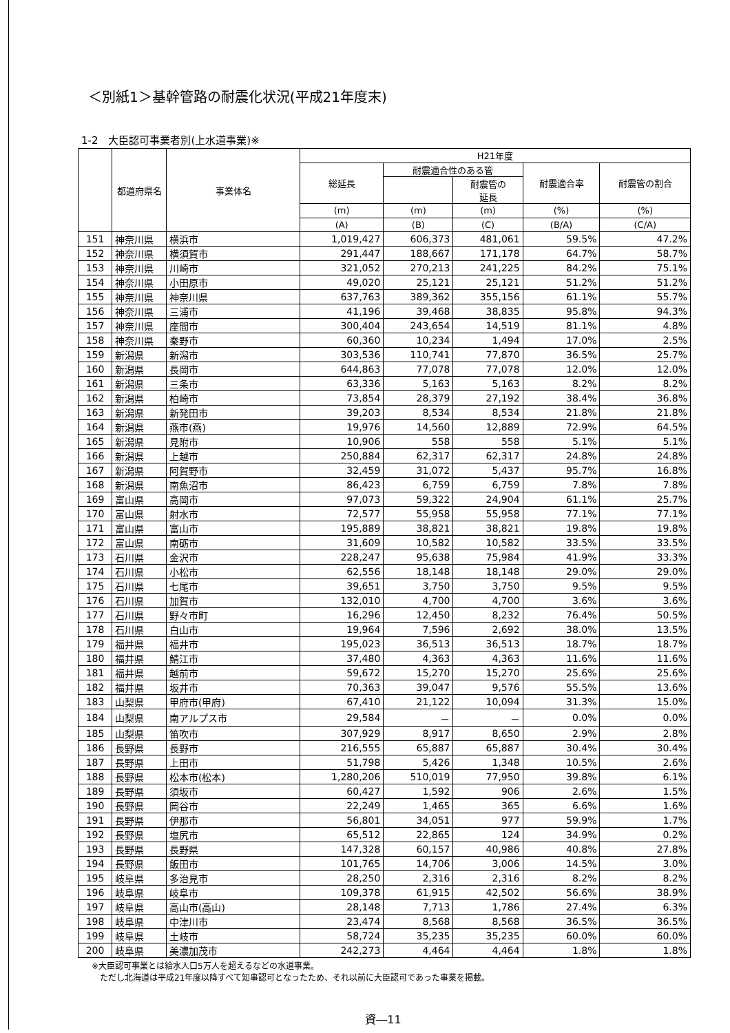＜別紙1＞基幹管路の耐震化状況(平成21年度末)
1-2　大臣認可事業者別(上水道事業)※
| | 都道府県名 | 事業体名 | H21年度 | | | | |
| --- | --- | --- | --- | --- | --- | --- | --- |
| | | | 総延長 | 耐震適合性のある管 | | 耐震適合率 | 耐震管の割合 |
| | | | | | 耐震管の 延長 | | |
| | | | (m) | (m) | (m) | (%) | (%) |
| | | | (A) | (B) | (C) | (B/A) | (C/A) |
| 151 | 神奈川県 | 横浜市 | 1,019,427 | 606,373 | 481,061 | 59.5% | 47.2% |
| 152 | 神奈川県 | 横須賀市 | 291,447 | 188,667 | 171,178 | 64.7% | 58.7% |
| 153 | 神奈川県 | 川崎市 | 321,052 | 270,213 | 241,225 | 84.2% | 75.1% |
| 154 | 神奈川県 | 小田原市 | 49,020 | 25,121 | 25,121 | 51.2% | 51.2% |
| 155 | 神奈川県 | 神奈川県 | 637,763 | 389,362 | 355,156 | 61.1% | 55.7% |
| 156 | 神奈川県 | 三浦市 | 41,196 | 39,468 | 38,835 | 95.8% | 94.3% |
| 157 | 神奈川県 | 座間市 | 300,404 | 243,654 | 14,519 | 81.1% | 4.8% |
| 158 | 神奈川県 | 秦野市 | 60,360 | 10,234 | 1,494 | 17.0% | 2.5% |
| 159 | 新潟県 | 新潟市 | 303,536 | 110,741 | 77,870 | 36.5% | 25.7% |
| 160 | 新潟県 | 長岡市 | 644,863 | 77,078 | 77,078 | 12.0% | 12.0% |
| 161 | 新潟県 | 三条市 | 63,336 | 5,163 | 5,163 | 8.2% | 8.2% |
| 162 | 新潟県 | 柏崎市 | 73,854 | 28,379 | 27,192 | 38.4% | 36.8% |
| 163 | 新潟県 | 新発田市 | 39,203 | 8,534 | 8,534 | 21.8% | 21.8% |
| 164 | 新潟県 | 燕市(燕) | 19,976 | 14,560 | 12,889 | 72.9% | 64.5% |
| 165 | 新潟県 | 見附市 | 10,906 | 558 | 558 | 5.1% | 5.1% |
| 166 | 新潟県 | 上越市 | 250,884 | 62,317 | 62,317 | 24.8% | 24.8% |
| 167 | 新潟県 | 阿賀野市 | 32,459 | 31,072 | 5,437 | 95.7% | 16.8% |
| 168 | 新潟県 | 南魚沼市 | 86,423 | 6,759 | 6,759 | 7.8% | 7.8% |
| 169 | 富山県 | 高岡市 | 97,073 | 59,322 | 24,904 | 61.1% | 25.7% |
| 170 | 富山県 | 射水市 | 72,577 | 55,958 | 55,958 | 77.1% | 77.1% |
| 171 | 富山県 | 富山市 | 195,889 | 38,821 | 38,821 | 19.8% | 19.8% |
| 172 | 富山県 | 南砺市 | 31,609 | 10,582 | 10,582 | 33.5% | 33.5% |
| 173 | 石川県 | 金沢市 | 228,247 | 95,638 | 75,984 | 41.9% | 33.3% |
| 174 | 石川県 | 小松市 | 62,556 | 18,148 | 18,148 | 29.0% | 29.0% |
| 175 | 石川県 | 七尾市 | 39,651 | 3,750 | 3,750 | 9.5% | 9.5% |
| 176 | 石川県 | 加賀市 | 132,010 | 4,700 | 4,700 | 3.6% | 3.6% |
| 177 | 石川県 | 野々市町 | 16,296 | 12,450 | 8,232 | 76.4% | 50.5% |
| 178 | 石川県 | 白山市 | 19,964 | 7,596 | 2,692 | 38.0% | 13.5% |
| 179 | 福井県 | 福井市 | 195,023 | 36,513 | 36,513 | 18.7% | 18.7% |
| 180 | 福井県 | 鯖江市 | 37,480 | 4,363 | 4,363 | 11.6% | 11.6% |
| 181 | 福井県 | 越前市 | 59,672 | 15,270 | 15,270 | 25.6% | 25.6% |
| 182 | 福井県 | 坂井市 | 70,363 | 39,047 | 9,576 | 55.5% | 13.6% |
| 183 | 山梨県 | 甲府市(甲府) | 67,410 | 21,122 | 10,094 | 31.3% | 15.0% |
| 184 | 山梨県 | 南アルプス市 | 29,584 | － | － | 0.0% | 0.0% |
| 185 | 山梨県 | 笛吹市 | 307,929 | 8,917 | 8,650 | 2.9% | 2.8% |
| 186 | 長野県 | 長野市 | 216,555 | 65,887 | 65,887 | 30.4% | 30.4% |
| 187 | 長野県 | 上田市 | 51,798 | 5,426 | 1,348 | 10.5% | 2.6% |
| 188 | 長野県 | 松本市(松本) | 1,280,206 | 510,019 | 77,950 | 39.8% | 6.1% |
| 189 | 長野県 | 須坂市 | 60,427 | 1,592 | 906 | 2.6% | 1.5% |
| 190 | 長野県 | 岡谷市 | 22,249 | 1,465 | 365 | 6.6% | 1.6% |
| 191 | 長野県 | 伊那市 | 56,801 | 34,051 | 977 | 59.9% | 1.7% |
| 192 | 長野県 | 塩尻市 | 65,512 | 22,865 | 124 | 34.9% | 0.2% |
| 193 | 長野県 | 長野県 | 147,328 | 60,157 | 40,986 | 40.8% | 27.8% |
| 194 | 長野県 | 飯田市 | 101,765 | 14,706 | 3,006 | 14.5% | 3.0% |
| 195 | 岐阜県 | 多治見市 | 28,250 | 2,316 | 2,316 | 8.2% | 8.2% |
| 196 | 岐阜県 | 岐阜市 | 109,378 | 61,915 | 42,502 | 56.6% | 38.9% |
| 197 | 岐阜県 | 高山市(高山) | 28,148 | 7,713 | 1,786 | 27.4% | 6.3% |
| 198 | 岐阜県 | 中津川市 | 23,474 | 8,568 | 8,568 | 36.5% | 36.5% |
| 199 | 岐阜県 | 土岐市 | 58,724 | 35,235 | 35,235 | 60.0% | 60.0% |
| 200 | 岐阜県 | 美濃加茂市 | 242,273 | 4,464 | 4,464 | 1.8% | 1.8% |
※大臣認可事業とは給水人口5万人を超えるなどの水道事業。
　ただし北海道は平成21年度以降すべて知事認可となったため、それ以前に大臣認可であった事業を掲載。
資―11